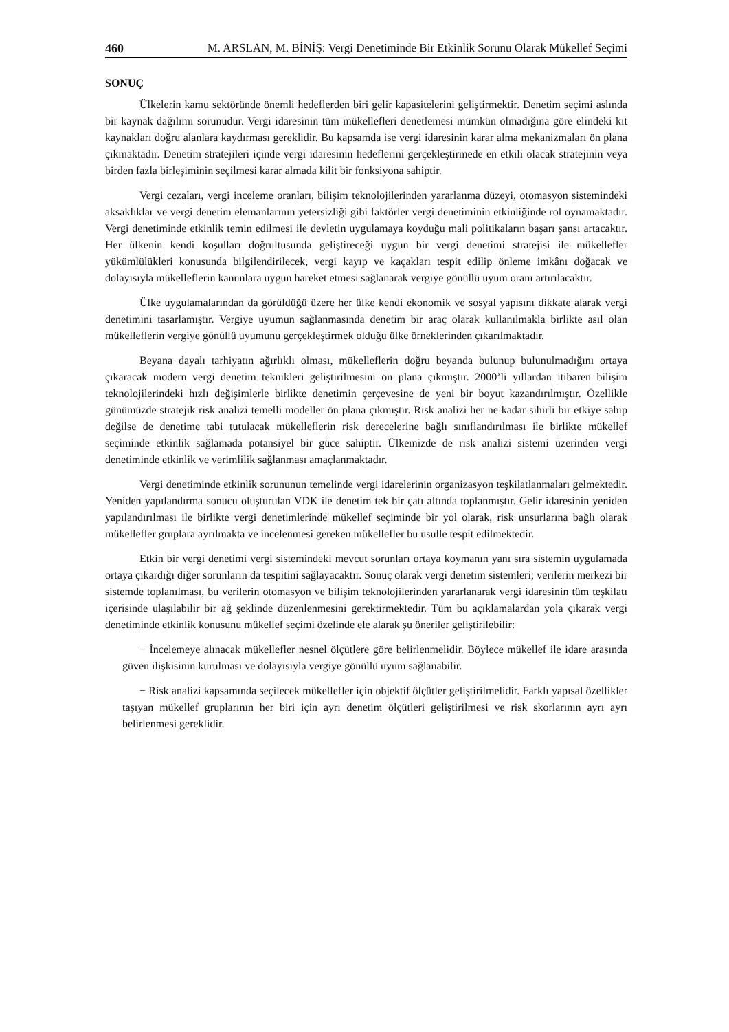460 M. ARSLAN, M. BİNİŞ: Vergi Denetiminde Bir Etkinlik Sorunu Olarak Mükellef Seçimi
SONUÇ
Ülkelerin kamu sektöründe önemli hedeflerden biri gelir kapasitelerini geliştirmektir. Denetim seçimi aslında bir kaynak dağılımı sorunudur. Vergi idaresinin tüm mükellefleri denetlemesi mümkün olmadığına göre elindeki kıt kaynakları doğru alanlara kaydırması gereklidir. Bu kapsamda ise vergi idaresinin karar alma mekanizmaları ön plana çıkmaktadır. Denetim stratejileri içinde vergi idaresinin hedeflerini gerçekleştirmede en etkili olacak stratejinin veya birden fazla birleşiminin seçilmesi karar almada kilit bir fonksiyona sahiptir.
Vergi cezaları, vergi inceleme oranları, bilişim teknolojilerinden yararlanma düzeyi, otomasyon sistemindeki aksaklıklar ve vergi denetim elemanlarının yetersizliği gibi faktörler vergi denetiminin etkinliğinde rol oynamaktadır. Vergi denetiminde etkinlik temin edilmesi ile devletin uygulamaya koyduğu mali politikaların başarı şansı artacaktır. Her ülkenin kendi koşulları doğrultusunda geliştireceği uygun bir vergi denetimi stratejisi ile mükellefler yükümlülükleri konusunda bilgilendirilecek, vergi kayıp ve kaçakları tespit edilip önleme imkânı doğacak ve dolayısıyla mükelleflerin kanunlara uygun hareket etmesi sağlanarak vergiye gönüllü uyum oranı artırılacaktır.
Ülke uygulamalarından da görüldüğü üzere her ülke kendi ekonomik ve sosyal yapısını dikkate alarak vergi denetimini tasarlamıştır. Vergiye uyumun sağlanmasında denetim bir araç olarak kullanılmakla birlikte asıl olan mükelleflerin vergiye gönüllü uyumunu gerçekleştirmek olduğu ülke örneklerinden çıkarılmaktadır.
Beyana dayalı tarhiyatın ağırlıklı olması, mükelleflerin doğru beyanda bulunup bulunulmadığını ortaya çıkaracak modern vergi denetim teknikleri geliştirilmesini ön plana çıkmıştır. 2000’li yıllardan itibaren bilişim teknolojilerindeki hızlı değişimlerle birlikte denetimin çerçevesine de yeni bir boyut kazandırılmıştır. Özellikle günümüzde stratejik risk analizi temelli modeller ön plana çıkmıştır. Risk analizi her ne kadar sihirli bir etkiye sahip değilse de denetime tabi tutulacak mükelleflerin risk derecelerine bağlı sınıflandırılması ile birlikte mükellef seçiminde etkinlik sağlamada potansiyel bir güce sahiptir. Ülkemizde de risk analizi sistemi üzerinden vergi denetiminde etkinlik ve verimlilik sağlanması amaçlanmaktadır.
Vergi denetiminde etkinlik sorununun temelinde vergi idarelerinin organizasyon teşkilatlanmaları gelmektedir. Yeniden yapılandırma sonucu oluşturulan VDK ile denetim tek bir çatı altında toplanmıştır. Gelir idaresinin yeniden yapılandırılması ile birlikte vergi denetimlerinde mükellef seçiminde bir yol olarak, risk unsurlarına bağlı olarak mükellefler gruplara ayrılmakta ve incelenmesi gereken mükellefler bu usulle tespit edilmektedir.
Etkin bir vergi denetimi vergi sistemindeki mevcut sorunları ortaya koymanın yanı sıra sistemin uygulamada ortaya çıkardığı diğer sorunların da tespitini sağlayacaktır. Sonuç olarak vergi denetim sistemleri; verilerin merkezi bir sistemde toplanılması, bu verilerin otomasyon ve bilişim teknolojilerinden yararlanarak vergi idaresinin tüm teşkilatı içerisinde ulaşılabilir bir ağ şeklinde düzenlenmesini gerektirmektedir. Tüm bu açıklamalardan yola çıkarak vergi denetiminde etkinlik konusunu mükellef seçimi özelinde ele alarak şu öneriler geliştirilebilir:
− İncelemeye alınacak mükellefler nesnel ölçütlere göre belirlenmelidir. Böylece mükellef ile idare arasında güven ilişkisinin kurulması ve dolayısıyla vergiye gönüllü uyum sağlanabilir.
− Risk analizi kapsamında seçilecek mükellefler için objektif ölçütler geliştirilmelidir. Farklı yapısal özellikler taşıyan mükellef gruplarının her biri için ayrı denetim ölçütleri geliştirilmesi ve risk skorlarının ayrı ayrı belirlenmesi gereklidir.